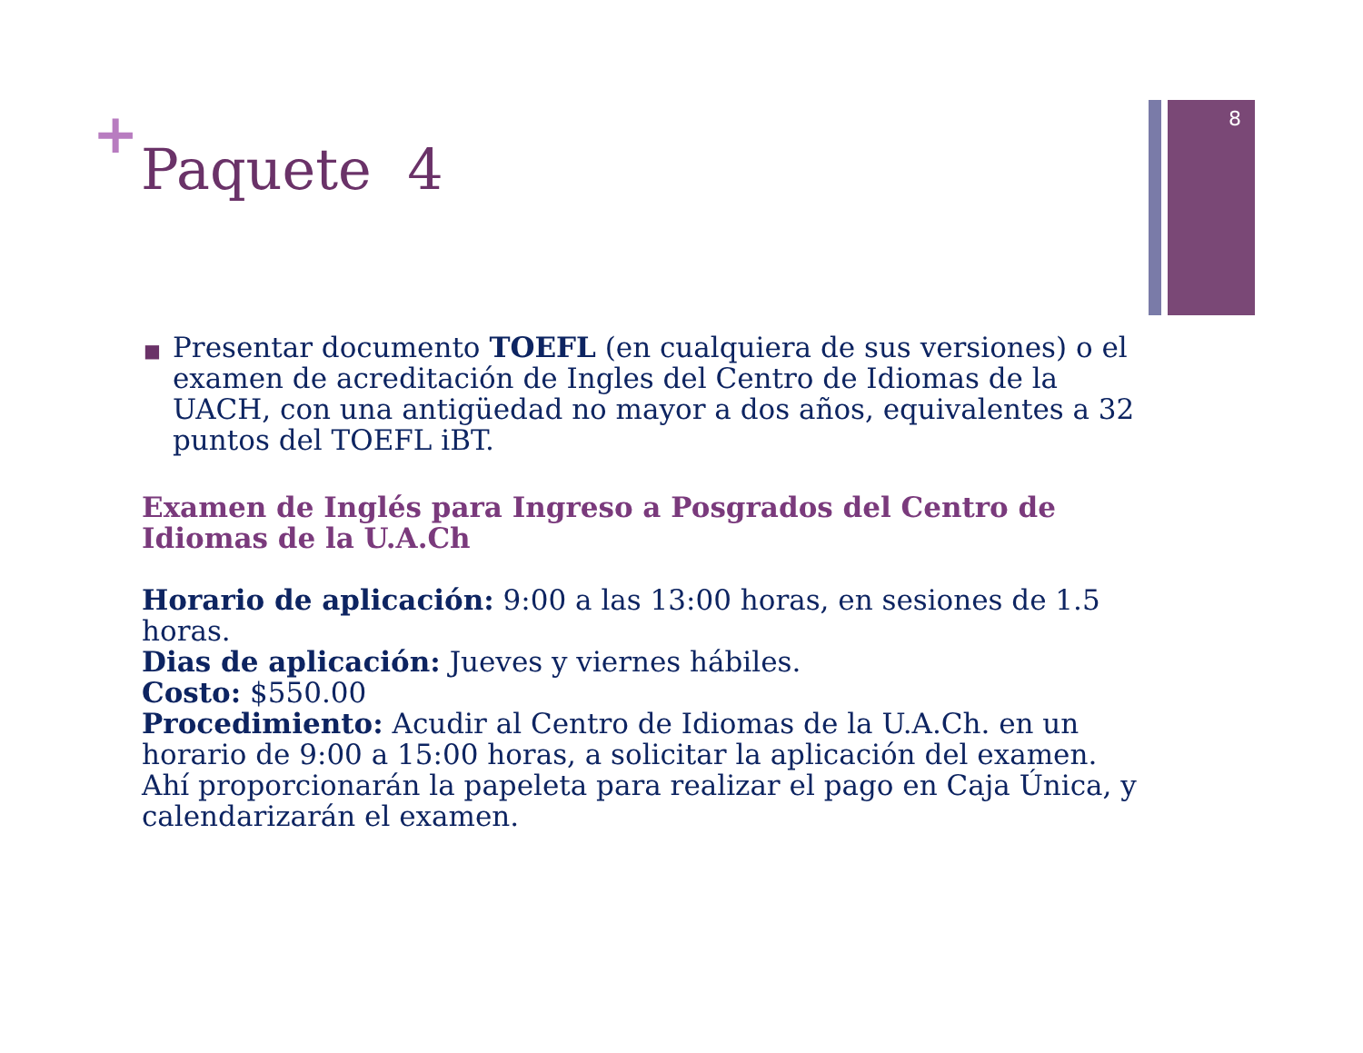8
+
Paquete 4
■ Presentar documento TOEFL (en cualquiera de sus versiones) o el examen de acreditación de Ingles del Centro de Idiomas de la UACH, con una antigüedad no mayor a dos años, equivalentes a 32 puntos del TOEFL iBT.
Examen de Inglés para Ingreso a Posgrados del Centro de Idiomas de la U.A.Ch
Horario de aplicación: 9:00 a las 13:00 horas, en sesiones de 1.5 horas.
Dias de aplicación: Jueves y viernes hábiles.
Costo: $550.00
Procedimiento: Acudir al Centro de Idiomas de la U.A.Ch. en un horario de 9:00 a 15:00 horas, a solicitar la aplicación del examen. Ahí proporcionarán la papeleta para realizar el pago en Caja Única, y calendarizarán el examen.